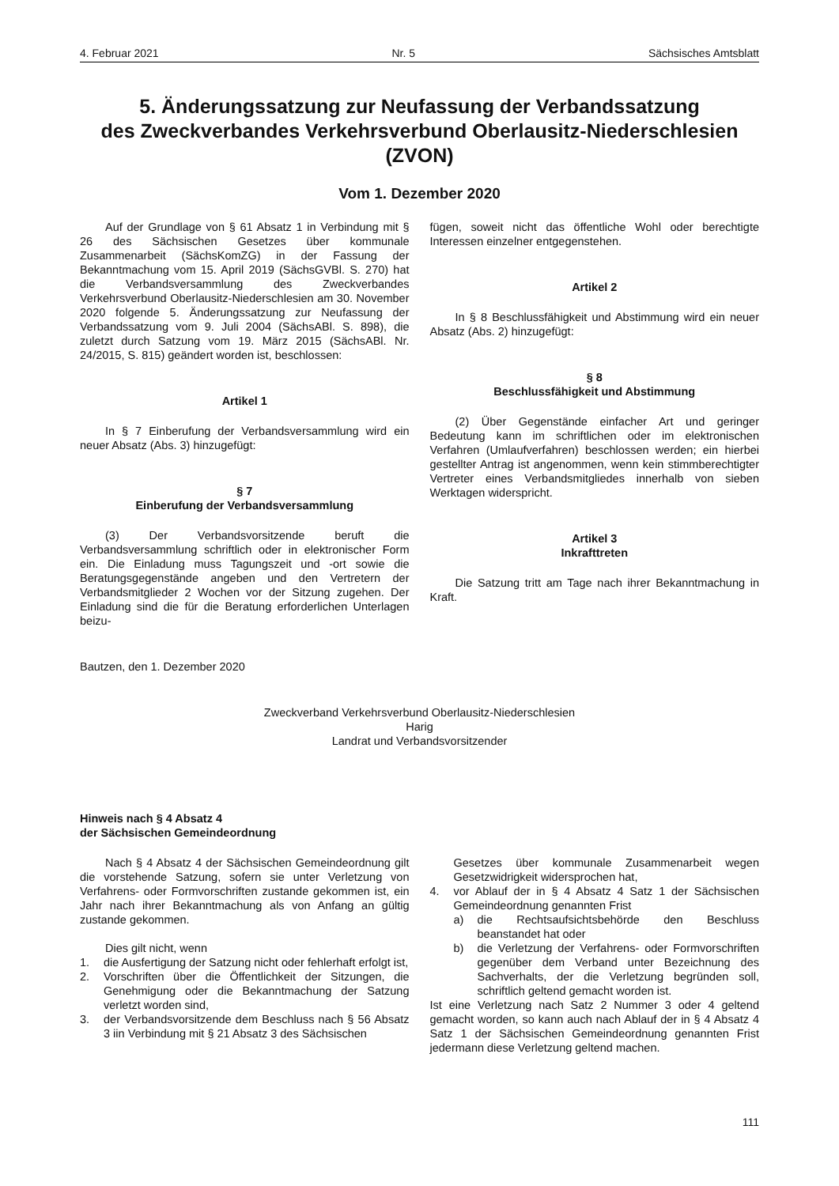4. Februar 2021 Nr. 5 Sächsisches Amtsblatt
5. Änderungssatzung zur Neufassung der Verbandssatzung
des Zweckverbandes Verkehrsverbund Oberlausitz-Niederschlesien
(ZVON)
Vom 1. Dezember 2020
Auf der Grundlage von § 61 Absatz 1 in Verbindung mit § 26 des Sächsischen Gesetzes über kommunale Zusammenarbeit (SächsKomZG) in der Fassung der Bekanntmachung vom 15. April 2019 (SächsGVBl. S. 270) hat die Verbandsversammlung des Zweckverbandes Verkehrsverbund Oberlausitz-Niederschlesien am 30. November 2020 folgende 5. Änderungssatzung zur Neufassung der Verbandssatzung vom 9. Juli 2004 (SächsABl. S. 898), die zuletzt durch Satzung vom 19. März 2015 (SächsABl. Nr. 24/2015, S. 815) geändert worden ist, beschlossen:
Artikel 1
In § 7 Einberufung der Verbandsversammlung wird ein neuer Absatz (Abs. 3) hinzugefügt:
§ 7
Einberufung der Verbandsversammlung
(3) Der Verbandsvorsitzende beruft die Verbandsversammlung schriftlich oder in elektronischer Form ein. Die Einladung muss Tagungszeit und -ort sowie die Beratungsgegenstände angeben und den Vertretern der Verbandsmitglieder 2 Wochen vor der Sitzung zugehen. Der Einladung sind die für die Beratung erforderlichen Unterlagen beizu-
fügen, soweit nicht das öffentliche Wohl oder berechtigte Interessen einzelner entgegenstehen.
Artikel 2
In § 8 Beschlussfähigkeit und Abstimmung wird ein neuer Absatz (Abs. 2) hinzugefügt:
§ 8
Beschlussfähigkeit und Abstimmung
(2) Über Gegenstände einfacher Art und geringer Bedeutung kann im schriftlichen oder im elektronischen Verfahren (Umlaufverfahren) beschlossen werden; ein hierbei gestellter Antrag ist angenommen, wenn kein stimmberechtigter Vertreter eines Verbandsmitgliedes innerhalb von sieben Werktagen widerspricht.
Artikel 3
Inkrafttreten
Die Satzung tritt am Tage nach ihrer Bekanntmachung in Kraft.
Bautzen, den 1. Dezember 2020
Zweckverband Verkehrsverbund Oberlausitz-Niederschlesien
Harig
Landrat und Verbandsvorsitzender
Hinweis nach § 4 Absatz 4
der Sächsischen Gemeindeordnung
Nach § 4 Absatz 4 der Sächsischen Gemeindeordnung gilt die vorstehende Satzung, sofern sie unter Verletzung von Verfahrens- oder Formvorschriften zustande gekommen ist, ein Jahr nach ihrer Bekanntmachung als von Anfang an gültig zustande gekommen.
Dies gilt nicht, wenn
1. die Ausfertigung der Satzung nicht oder fehlerhaft erfolgt ist,
2. Vorschriften über die Öffentlichkeit der Sitzungen, die Genehmigung oder die Bekanntmachung der Satzung verletzt worden sind,
3. der Verbandsvorsitzende dem Beschluss nach § 56 Absatz 3 iin Verbindung mit § 21 Absatz 3 des Sächsischen
Gesetzes über kommunale Zusammenarbeit wegen Gesetzwidrigkeit widersprochen hat,
4. vor Ablauf der in § 4 Absatz 4 Satz 1 der Sächsischen Gemeindeordnung genannten Frist
a) die Rechtsaufsichtsbehörde den Beschluss beanstandet hat oder
b) die Verletzung der Verfahrens- oder Formvorschriften gegenüber dem Verband unter Bezeichnung des Sachverhalts, der die Verletzung begründen soll, schriftlich geltend gemacht worden ist.
Ist eine Verletzung nach Satz 2 Nummer 3 oder 4 geltend gemacht worden, so kann auch nach Ablauf der in § 4 Absatz 4 Satz 1 der Sächsischen Gemeindeordnung genannten Frist jedermann diese Verletzung geltend machen.
111